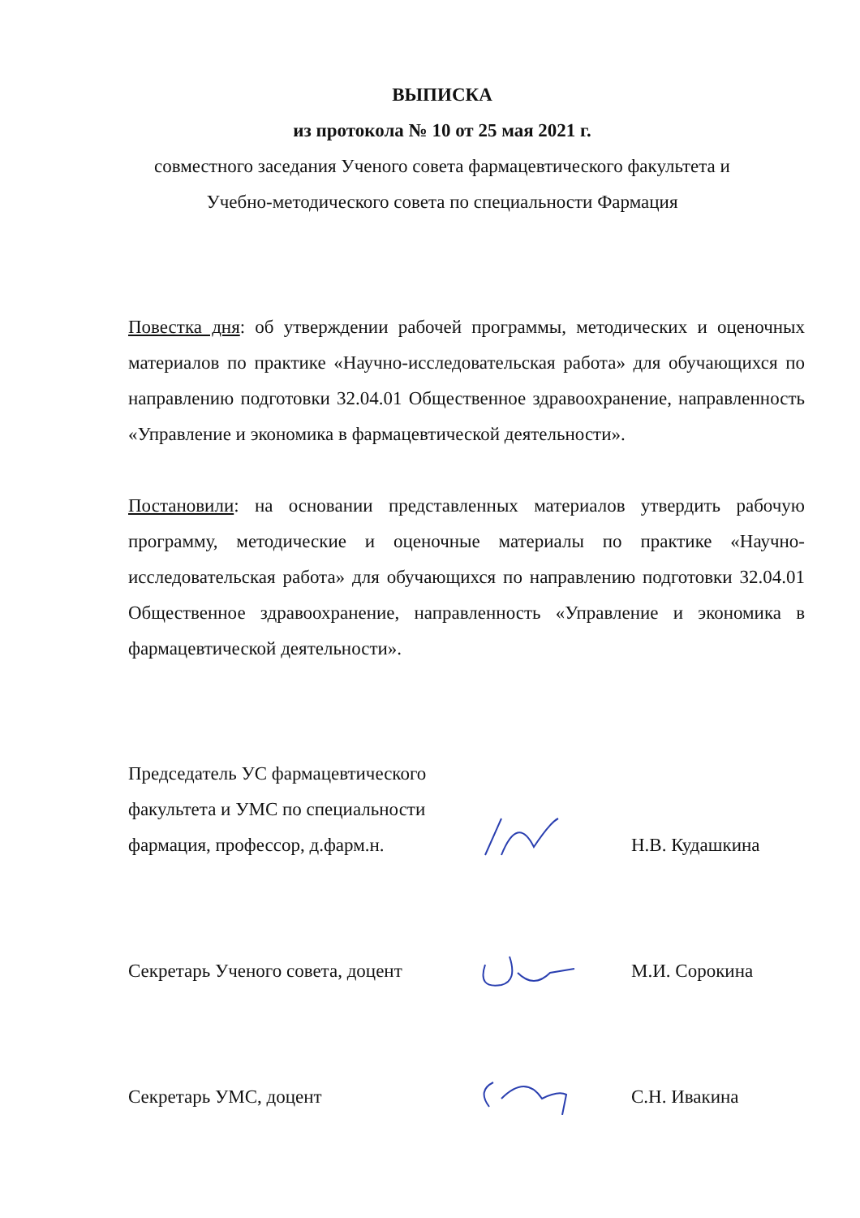ВЫПИСКА
из протокола № 10 от 25 мая 2021 г.
совместного заседания Ученого совета фармацевтического факультета и
Учебно-методического совета по специальности Фармация
Повестка дня: об утверждении рабочей программы, методических и оценочных материалов по практике «Научно-исследовательская работа» для обучающихся по направлению подготовки 32.04.01 Общественное здравоохранение, направленность «Управление и экономика в фармацевтической деятельности».
Постановили: на основании представленных материалов утвердить рабочую программу, методические и оценочные материалы по практике «Научно-исследовательская работа» для обучающихся по направлению подготовки 32.04.01 Общественное здравоохранение, направленность «Управление и экономика в фармацевтической деятельности».
Председатель УС фармацевтического факультета и УМС по специальности фармация, профессор, д.фарм.н.
Н.В. Кудашкина
Секретарь Ученого совета, доцент
М.И. Сорокина
Секретарь УМС, доцент
С.Н. Ивакина